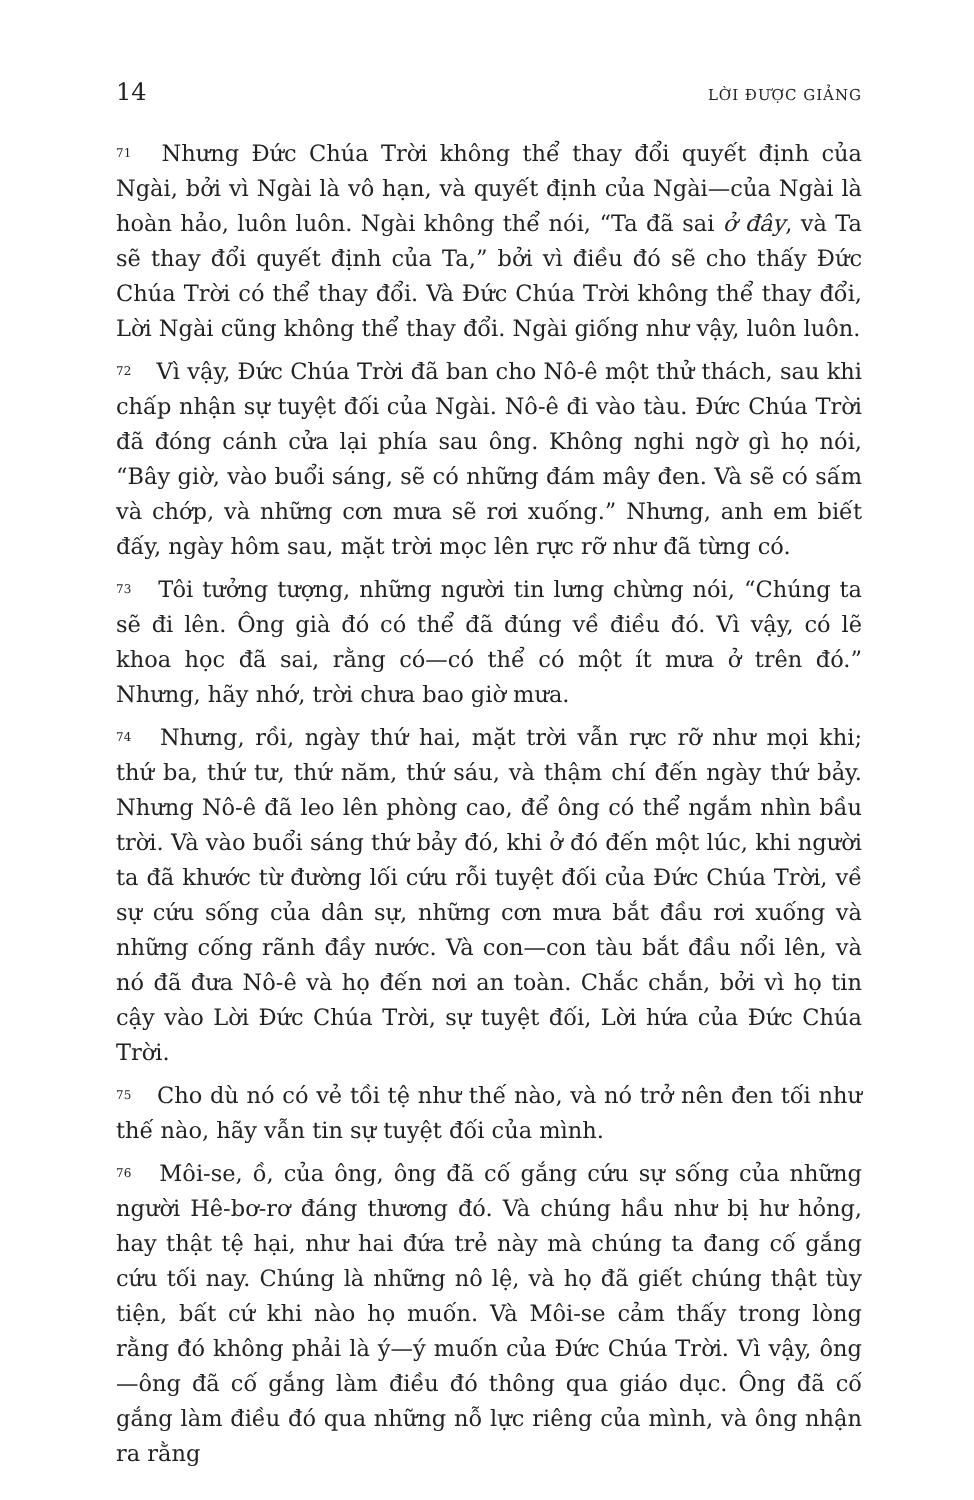14 LỜI ĐƯỢC GIẢNG
71 Nhưng Đức Chúa Trời không thể thay đổi quyết định của Ngài, bởi vì Ngài là vô hạn, và quyết định của Ngài—của Ngài là hoàn hảo, luôn luôn. Ngài không thể nói, “Ta đã sai ở đây, và Ta sẽ thay đổi quyết định của Ta,” bởi vì điều đó sẽ cho thấy Đức Chúa Trời có thể thay đổi. Và Đức Chúa Trời không thể thay đổi, Lời Ngài cũng không thể thay đổi. Ngài giống như vậy, luôn luôn.
72 Vì vậy, Đức Chúa Trời đã ban cho Nô-ê một thử thách, sau khi chấp nhận sự tuyệt đối của Ngài. Nô-ê đi vào tàu. Đức Chúa Trời đã đóng cánh cửa lại phía sau ông. Không nghi ngờ gì họ nói, “Bây giờ, vào buổi sáng, sẽ có những đám mây đen. Và sẽ có sấm và chớp, và những cơn mưa sẽ rơi xuống.” Nhưng, anh em biết đấy, ngày hôm sau, mặt trời mọc lên rực rỡ như đã từng có.
73 Tôi tưởng tượng, những người tin lưng chừng nói, “Chúng ta sẽ đi lên. Ông già đó có thể đã đúng về điều đó. Vì vậy, có lẽ khoa học đã sai, rằng có—có thể có một ít mưa ở trên đó.” Nhưng, hãy nhớ, trời chưa bao giờ mưa.
74 Nhưng, rồi, ngày thứ hai, mặt trời vẫn rực rỡ như mọi khi; thứ ba, thứ tư, thứ năm, thứ sáu, và thậm chí đến ngày thứ bảy. Nhưng Nô-ê đã leo lên phòng cao, để ông có thể ngắm nhìn bầu trời. Và vào buổi sáng thứ bảy đó, khi ở đó đến một lúc, khi người ta đã khước từ đường lối cứu rỗi tuyệt đối của Đức Chúa Trời, về sự cứu sống của dân sự, những cơn mưa bắt đầu rơi xuống và những cống rãnh đầy nước. Và con—con tàu bắt đầu nổi lên, và nó đã đưa Nô-ê và họ đến nơi an toàn. Chắc chắn, bởi vì họ tin cậy vào Lời Đức Chúa Trời, sự tuyệt đối, Lời hứa của Đức Chúa Trời.
75 Cho dù nó có vẻ tồi tệ như thế nào, và nó trở nên đen tối như thế nào, hãy vẫn tin sự tuyệt đối của mình.
76 Môi-se, ồ, của ông, ông đã cố gắng cứu sự sống của những người Hê-bơ-rơ đáng thương đó. Và chúng hầu như bị hư hỏng, hay thật tệ hại, như hai đứa trẻ này mà chúng ta đang cố gắng cứu tối nay. Chúng là những nô lệ, và họ đã giết chúng thật tùy tiện, bất cứ khi nào họ muốn. Và Môi-se cảm thấy trong lòng rằng đó không phải là ý—ý muốn của Đức Chúa Trời. Vì vậy, ông—ông đã cố gắng làm điều đó thông qua giáo dục. Ông đã cố gắng làm điều đó qua những nỗ lực riêng của mình, và ông nhận ra rằng